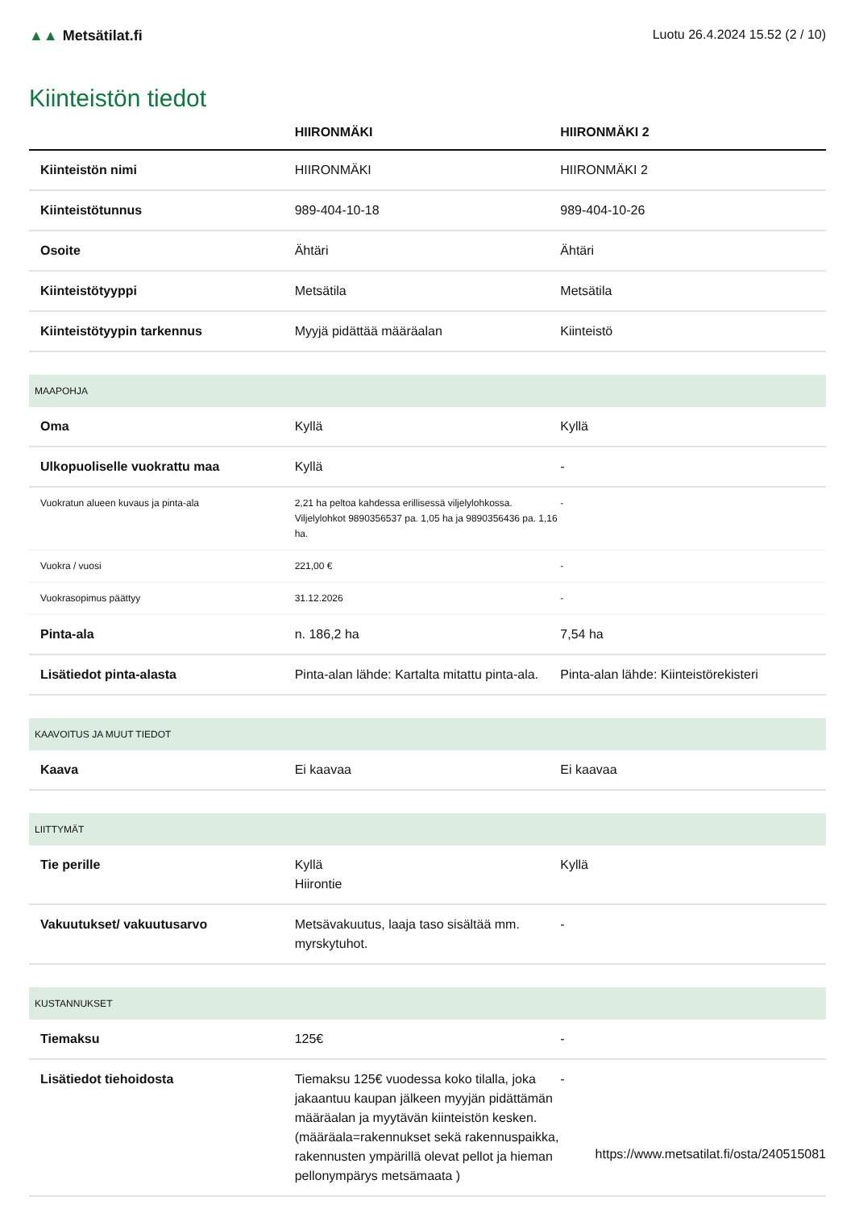▲▲ Metsätilat.fi Luotu 26.4.2024 15.52 (2 / 10)
Kiinteistön tiedot
| | HIIRONMÄKI | HIIRONMÄKI 2 |
| --- | --- | --- |
| Kiinteistön nimi | HIIRONMÄKI | HIIRONMÄKI 2 |
| Kiinteistötunnus | 989-404-10-18 | 989-404-10-26 |
| Osoite | Ähtäri | Ähtäri |
| Kiinteistötyyppi | Metsätila | Metsätila |
| Kiinteistötyypin tarkennus | Myyjä pidättää määräalan | Kiinteistö |
| MAAPOHJA | | |
| Oma | Kyllä | Kyllä |
| Ulkopuoliselle vuokrattu maa | Kyllä | - |
| Vuokratun alueen kuvaus ja pinta-ala | 2,21 ha peltoa kahdessa erillisessä viljelylohkossa. Viljelylohkot 9890356537 pa. 1,05 ha ja 9890356436 pa. 1,16 ha. | - |
| Vuokra / vuosi | 221,00 € | - |
| Vuokrasopimus päättyy | 31.12.2026 | - |
| Pinta-ala | n. 186,2 ha | 7,54 ha |
| Lisätiedot pinta-alasta | Pinta-alan lähde: Kartalta mitattu pinta-ala. | Pinta-alan lähde: Kiinteistörekisteri |
| KAAVOITUS JA MUUT TIEDOT | | |
| Kaava | Ei kaavaa | Ei kaavaa |
| LIITTYMÄT | | |
| Tie perille | Kyllä Hiirontie | Kyllä |
| Vakuutukset/ vakuutusarvo | Metsävakuutus, laaja taso sisältää mm. myrskytuhot. | - |
| KUSTANNUKSET | | |
| Tiemaksu | 125€ | - |
| Lisätiedot tiehoidosta | Tiemaksu 125€ vuodessa koko tilalla, joka jakaantuu kaupan jälkeen myyjän pidättämän määräalan ja myytävän kiinteistön kesken. (määräala=rakennukset sekä rakennuspaikka, rakennusten ympärillä olevat pellot ja hieman pellonympärys metsämaata ) | - |
https://www.metsatilat.fi/osta/240515081